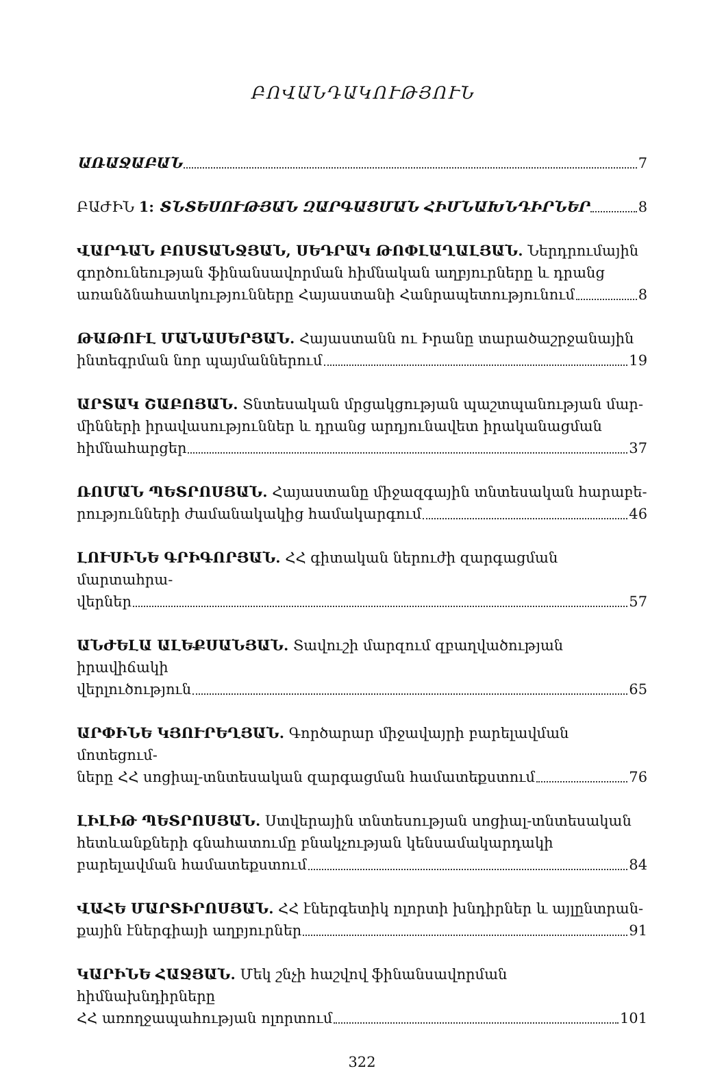ԲՈՎԱՆԴԱԿՈՒԹՅՈՒՆ
ԱՌԱՋԱԲԱՆ 7
ԲԱԺԻՆ 1: ՏՆՏԵՍՈՒԹՅԱՆ ԶԱՐԳԱՑՄԱՆ ՀԻՄՆԱԽՆԴԻՐՆԵՐ 8
ՎԱՐԴԱՆ ԲՈՍՏԱՆՋՅԱՆ, ՍԵԴՐԱԿ ԹՈՓԼԱՂԱԼՅԱՆ. Ներդրումային գործունեության ֆինանսավորման հիմնական աղբյուրները և դրանց
առանձնահատկությունները Հայաստանի Հանրապետությունում 8
ԹԱԹՈՒԼ ՄԱՆԱՍԵՐՅԱՆ. Հայաստանն ու Իրանը տարածաշրջանային
ինտեգրման նոր պայմաններում 19
ԱՐՏԱԿ ՇԱԲՈՅԱՆ. Տնտեսական մրցակցության պաշտպանության մար-մինների իրավասություններ և դրանց արդյունավետ իրականացման
հիմնահարցեր 37
ՌՈՄԱՆ ՊԵՏՐՈՍՅԱՆ. Հայաստանը միջազգային տնտեսական հարաբե-
րությունների ժամանակակից համակարգում 46
ԼՈՒՍԻՆԵ ԳՐԻԳՈՐՅԱՆ. ՀՀ գիտական ներուժի զարգացման մարտահրա-
վերներ 57
ԱՆԺԵԼԱ ԱԼԵՔՍԱՆՅԱՆ. Տավուշի մարզում զբաղվածության իրավիճակի
վերլուծություն 65
ԱՐՓԻՆԵ ԿՅՈՒՐԵՂՅԱՆ. Գործարար միջավայրի բարելավման մոտեցում-
ները ՀՀ սոցիալ-տնտեսական զարգացման համատեքստում 76
ԼԻԼԻԹ ՊԵՏՐՈՍՅԱՆ. Ստվերային տնտեսության սոցիալ-տնտեսական հետևանքների գնահատումը բնակչության կենսամակարդակի
բարելավման համատեքստում 84
ՎԱՀԵ ՄԱՐՏԻՐՈՍՅԱՆ. ՀՀ էներգետիկ ոլորտի խնդիրներ և այլընտրան-
քային էներգիայի աղբյուրներ 91
ԿԱՐԻՆԵ ՀԱՋՅԱՆ. Մեկ շնչի հաշվով ֆինանսավորման հիմնախնդիրները
ՀՀ առողջապահության ոլորտում 101
322